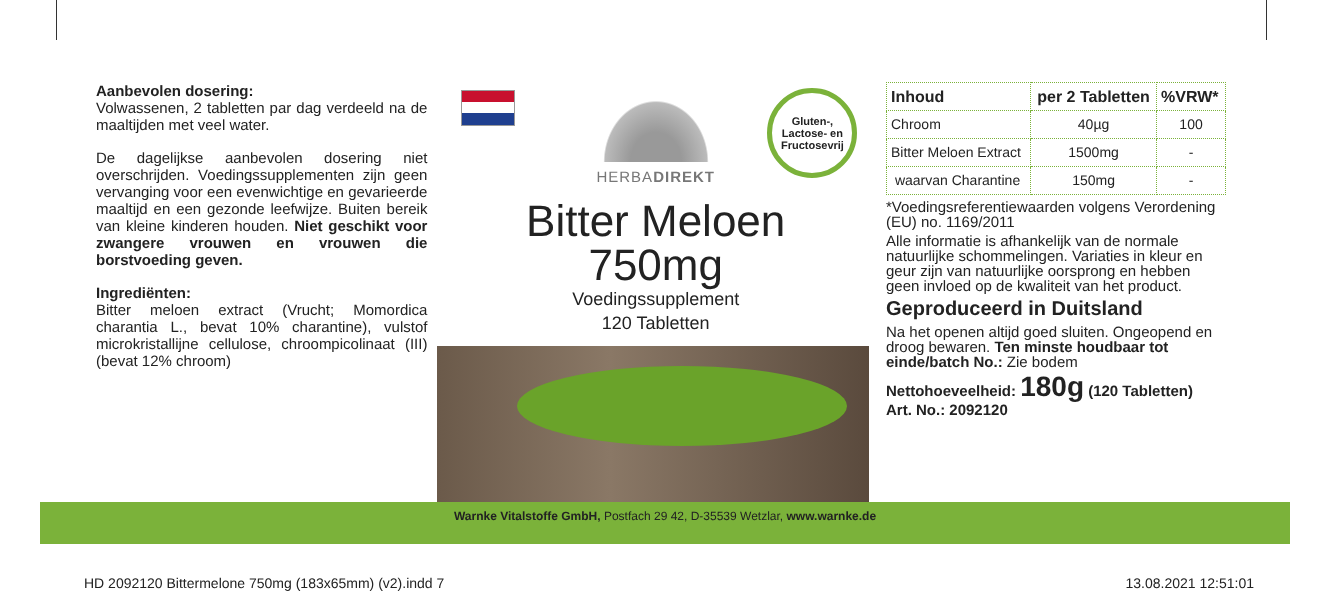Aanbevolen dosering:
Volwassenen, 2 tabletten par dag verdeeld na de maaltijden met veel water.
De dagelijkse aanbevolen dosering niet overschrijden. Voedingssupplementen zijn geen vervanging voor een evenwichtige en gevarieerde maaltijd en een gezonde leefwijze. Buiten bereik van kleine kinderen houden. Niet geschikt voor zwangere vrouwen en vrouwen die borstvoeding geven.
Ingrediënten:
Bitter meloen extract (Vrucht; Momordica charantia L., bevat 10% charantine), vulstof microkristallijne cellulose, chroompicolinaat (III) (bevat 12% chroom)
Gluten-,
Lactose- en
Fructosevrij
HERBADIREKT
Bitter Meloen
750mg
Voedingssupplement
120 Tabletten
| Inhoud | per 2 Tabletten | %VRW* |
| --- | --- | --- |
| Chroom | 40µg | 100 |
| Bitter Meloen Extract | 1500mg | - |
| waarvan Charantine | 150mg | - |
*Voedingsreferentiewaarden volgens Verordening (EU) no. 1169/2011
Alle informatie is afhankelijk van de normale natuurlijke schommelingen. Variaties in kleur en geur zijn van natuurlijke oorsprong en hebben geen invloed op de kwaliteit van het product.
Geproduceerd in Duitsland
Na het openen altijd goed sluiten. Ongeopend en droog bewaren. Ten minste houdbaar tot einde/batch No.: Zie bodem
Nettohoeveelheid: 180g (120 Tabletten)
Art. No.: 2092120
Warnke Vitalstoffe GmbH, Postfach 29 42, D-35539 Wetzlar, www.warnke.de
HD 2092120 Bittermelone 750mg (183x65mm) (v2).indd 7 13.08.2021 12:51:01